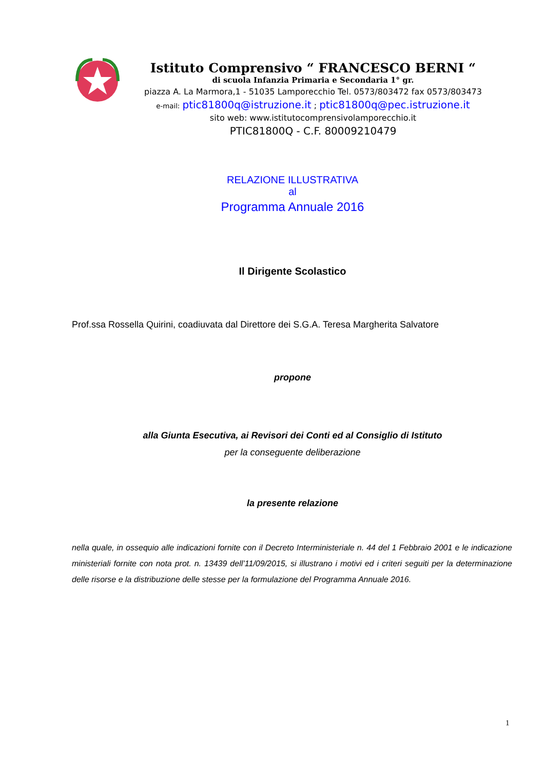Istituto Comprensivo “ FRANCESCO BERNI “
di scuola Infanzia Primaria e Secondaria 1° gr.
piazza A. La Marmora,1 - 51035 Lamporecchio Tel. 0573/803472 fax 0573/803473
e-mail: ptic81800q@istruzione.it ; ptic81800q@pec.istruzione.it
sito web: www.istitutocomprensivolamporecchio.it
PTIC81800Q - C.F. 80009210479
RELAZIONE ILLUSTRATIVA
al
Programma Annuale 2016
Il Dirigente Scolastico
Prof.ssa Rossella Quirini, coadiuvata dal Direttore dei S.G.A. Teresa Margherita Salvatore
propone
alla Giunta Esecutiva, ai Revisori dei Conti ed al Consiglio di Istituto
per la conseguente deliberazione
la presente relazione
nella quale, in ossequio alle indicazioni fornite con il Decreto Interministeriale n. 44 del 1 Febbraio 2001 e le indicazione ministeriali fornite con nota prot. n. 13439 dell’11/09/2015, si illustrano i motivi ed i criteri seguiti per la determinazione delle risorse e la distribuzione delle stesse per la formulazione del Programma Annuale 2016.
1